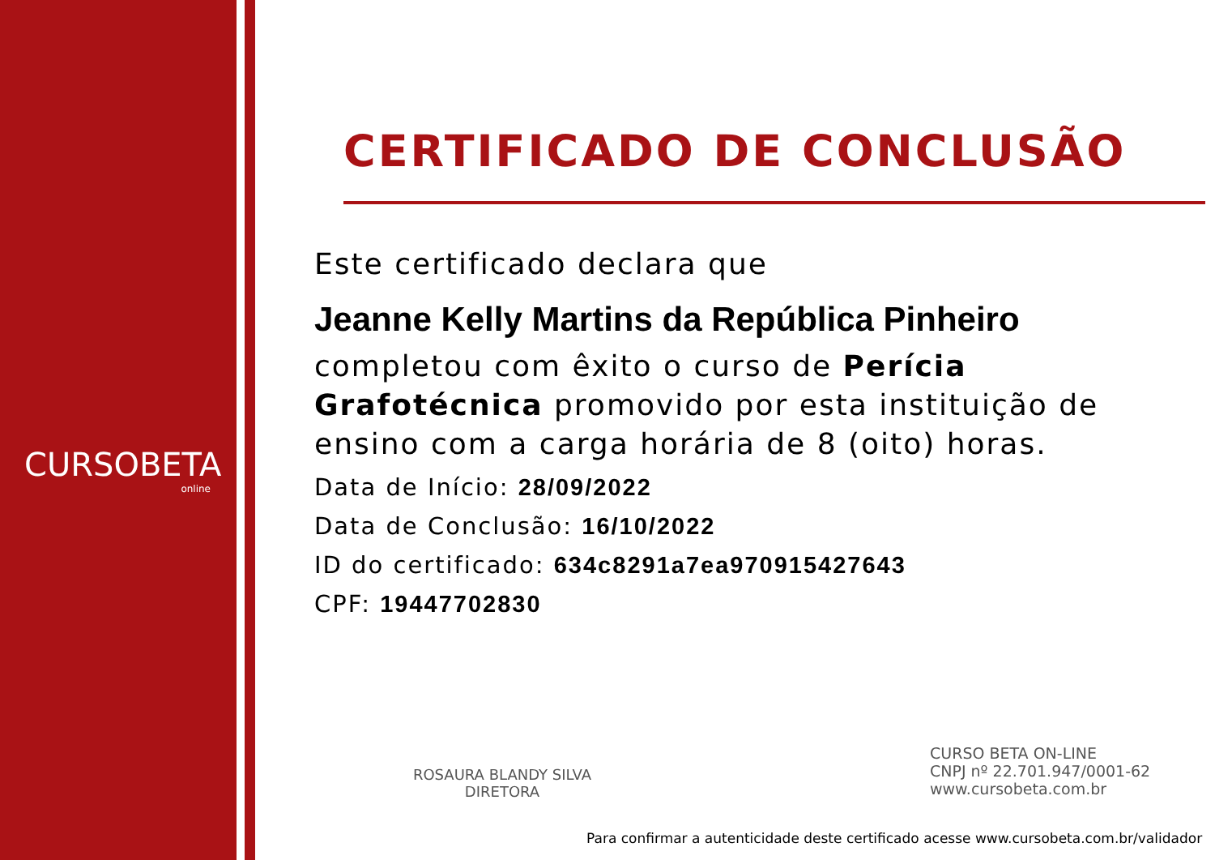CURSOBETA
online
CERTIFICADO DE CONCLUSÃO
Este certificado declara que
Jeanne Kelly Martins da República Pinheiro
completou com êxito o curso de Perícia Grafotécnica promovido por esta instituição de ensino com a carga horária de 8 (oito) horas.
Data de Início: 28/09/2022
Data de Conclusão: 16/10/2022
ID do certificado: 634c8291a7ea970915427643
CPF: 19447702830
ROSAURA BLANDY SILVA
DIRETORA
CURSO BETA ON-LINE
CNPJ nº 22.701.947/0001-62
www.cursobeta.com.br
Para confirmar a autenticidade deste certificado acesse www.cursobeta.com.br/validador